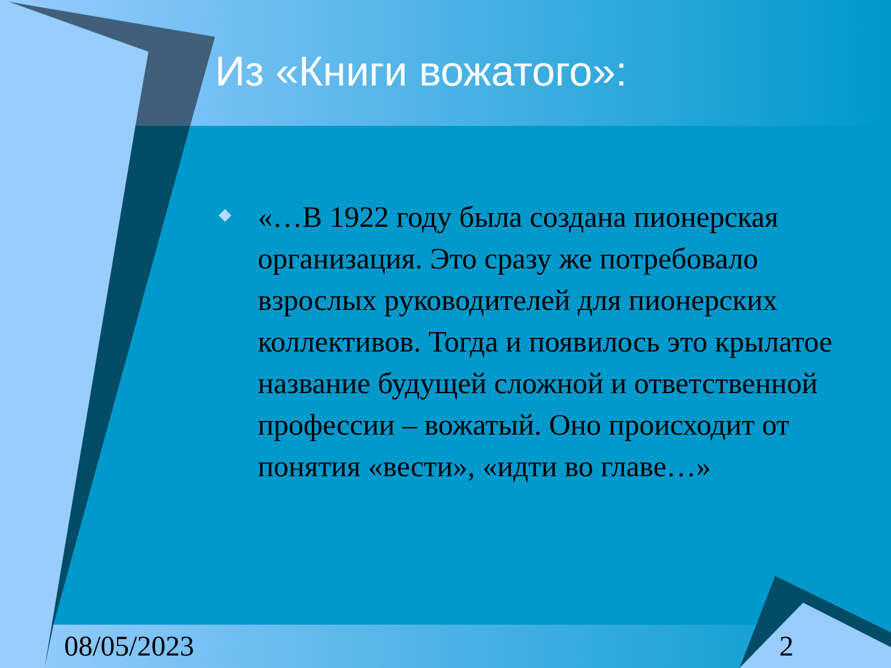Из «Книги вожатого»:
◆
«…В 1922 году была создана пионерская организация. Это сразу же потребовало взрослых руководителей для пионерских коллективов. Тогда и появилось это крылатое название будущей сложной и ответственной профессии – вожатый. Оно происходит от понятия «вести», «идти во главе…»
08/05/2023 2